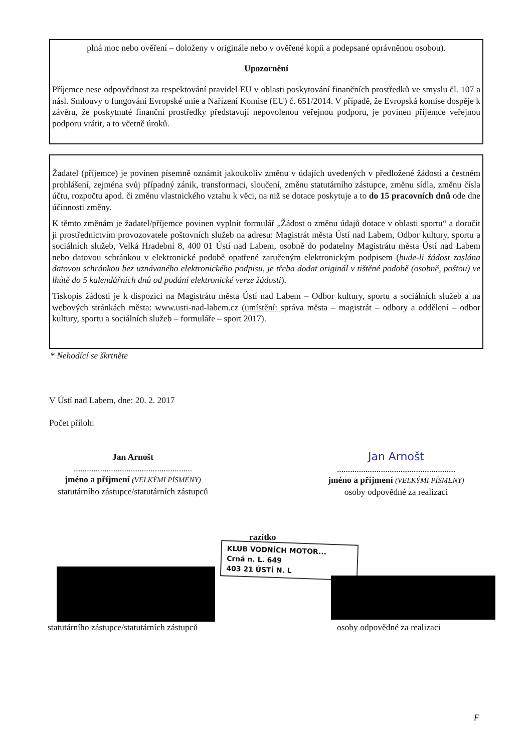plná moc nebo ověření – doloženy v originále nebo v ověřené kopii a podepsané oprávněnou osobou).
Upozornění
Příjemce nese odpovědnost za respektování pravidel EU v oblasti poskytování finančních prostředků ve smyslu čl. 107 a násl. Smlouvy o fungování Evropské unie a Nařízení Komise (EU) č. 651/2014. V případě, že Evropská komise dospěje k závěru, že poskytnuté finanční prostředky představují nepovolenou veřejnou podporu, je povinen příjemce veřejnou podporu vrátit, a to včetně úroků.
Žadatel (příjemce) je povinen písemně oznámit jakoukoliv změnu v údajích uvedených v předložené žádosti a čestném prohlášení, zejména svůj případný zánik, transformaci, sloučení, změnu statutárního zástupce, změnu sídla, změnu čísla účtu, rozpočtu apod. či změnu vlastnického vztahu k věci, na niž se dotace poskytuje a to do 15 pracovních dnů ode dne účinnosti změny.
K těmto změnám je žadatel/příjemce povinen vyplnit formulář „Žádost o změnu údajů dotace v oblasti sportu“ a doručit ji prostřednictvím provozovatele poštovních služeb na adresu: Magistrát města Ústí nad Labem, Odbor kultury, sportu a sociálních služeb, Velká Hradební 8, 400 01 Ústí nad Labem, osobně do podatelny Magistrátu města Ústí nad Labem nebo datovou schránkou v elektronické podobě opatřené zaručeným elektronickým podpisem (bude-li žádost zaslána datovou schránkou bez uznávaného elektronického podpisu, je třeba dodat originál v tištěné podobě (osobně, poštou) ve lhůtě do 5 kalendářních dnů od podání elektronické verze žádosti).
Tiskopis žádosti je k dispozici na Magistrátu města Ústí nad Labem – Odbor kultury, sportu a sociálních služeb a na webových stránkách města: www.usti-nad-labem.cz (umístění: správa města – magistrát – odbory a oddělení – odbor kultury, sportu a sociálních služeb – formuláře – sport 2017).
* Nehodící se škrtněte
V Ústí nad Labem, dne: 20. 2. 2017
Počet příloh:
Jan Arnošt
......................................................
jméno a příjmení (VELKÝMI PÍSMENY)
statutárního zástupce/statutárních zástupců
Jan Arnošt
......................................................
jméno a příjmení (VELKÝMI PÍSMENY)
osoby odpovědné za realizaci
razítko
KLUB VODNÍCH MOTOR...
Crná n. L. 649
403 21 ÚSTÍ N. L
statutárního zástupce/statutárních zástupců
osoby odpovědné za realizaci
F